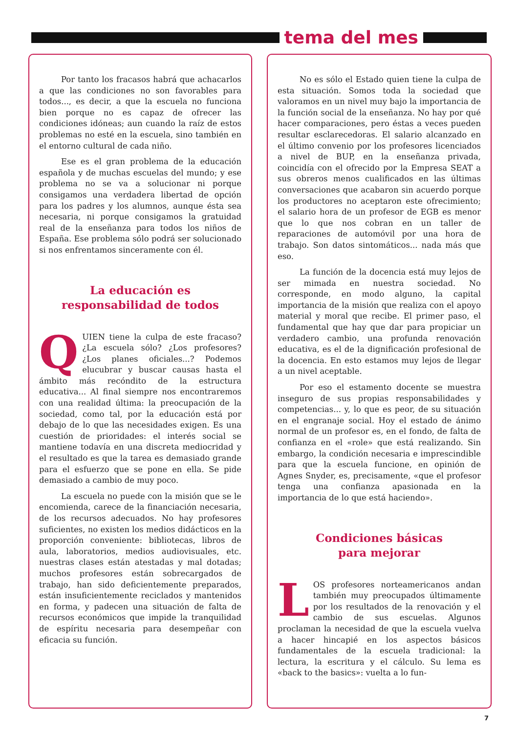tema del mes
Por tanto los fracasos habrá que achacarlos a que las condiciones no son favorables para todos..., es decir, a que la escuela no funciona bien porque no es capaz de ofrecer las condiciones idóneas; aun cuando la raíz de estos problemas no esté en la escuela, sino también en el entorno cultural de cada niño.
Ese es el gran problema de la educación española y de muchas escuelas del mundo; y ese problema no se va a solucionar ni porque consigamos una verdadera libertad de opción para los padres y los alumnos, aunque ésta sea necesaria, ni porque consigamos la gratuidad real de la enseñanza para todos los niños de España. Ese problema sólo podrá ser solucionado si nos enfrentamos sinceramente con él.
La educación es
responsabilidad de todos
QUIEN tiene la culpa de este fracaso? ¿La escuela sólo? ¿Los profesores? ¿Los planes oficiales...? Podemos elucubrar y buscar causas hasta el ámbito más recóndito de la estructura educativa... Al final siempre nos encontraremos con una realidad última: la preocupación de la sociedad, como tal, por la educación está por debajo de lo que las necesidades exigen. Es una cuestión de prioridades: el interés social se mantiene todavía en una discreta mediocridad y el resultado es que la tarea es demasiado grande para el esfuerzo que se pone en ella. Se pide demasiado a cambio de muy poco.
La escuela no puede con la misión que se le encomienda, carece de la financiación necesaria, de los recursos adecuados. No hay profesores suficientes, no existen los medios didácticos en la proporción conveniente: bibliotecas, libros de aula, laboratorios, medios audiovisuales, etc. nuestras clases están atestadas y mal dotadas; muchos profesores están sobrecargados de trabajo, han sido deficientemente preparados, están insuficientemente reciclados y mantenidos en forma, y padecen una situación de falta de recursos económicos que impide la tranquilidad de espíritu necesaria para desempeñar con eficacia su función.
No es sólo el Estado quien tiene la culpa de esta situación. Somos toda la sociedad que valoramos en un nivel muy bajo la importancia de la función social de la enseñanza. No hay por qué hacer comparaciones, pero éstas a veces pueden resultar esclarecedoras. El salario alcanzado en el último convenio por los profesores licenciados a nivel de BUP, en la enseñanza privada, coincidía con el ofrecido por la Empresa SEAT a sus obreros menos cualificados en las últimas conversaciones que acabaron sin acuerdo porque los productores no aceptaron este ofrecimiento; el salario hora de un profesor de EGB es menor que lo que nos cobran en un taller de reparaciones de automóvil por una hora de trabajo. Son datos sintomáticos... nada más que eso.
La función de la docencia está muy lejos de ser mimada en nuestra sociedad. No corresponde, en modo alguno, la capital importancia de la misión que realiza con el apoyo material y moral que recibe. El primer paso, el fundamental que hay que dar para propiciar un verdadero cambio, una profunda renovación educativa, es el de la dignificación profesional de la docencia. En esto estamos muy lejos de llegar a un nivel aceptable.
Por eso el estamento docente se muestra inseguro de sus propias responsabilidades y competencias... y, lo que es peor, de su situación en el engranaje social. Hoy el estado de ánimo normal de un profesor es, en el fondo, de falta de confianza en el «role» que está realizando. Sin embargo, la condición necesaria e imprescindible para que la escuela funcione, en opinión de Agnes Snyder, es, precisamente, «que el profesor tenga una confianza apasionada en la importancia de lo que está haciendo».
Condiciones básicas
para mejorar
LOS profesores norteamericanos andan también muy preocupados últimamente por los resultados de la renovación y el cambio de sus escuelas. Algunos proclaman la necesidad de que la escuela vuelva a hacer hincapié en los aspectos básicos fundamentales de la escuela tradicional: la lectura, la escritura y el cálculo. Su lema es «back to the basics»: vuelta a lo fun-
7